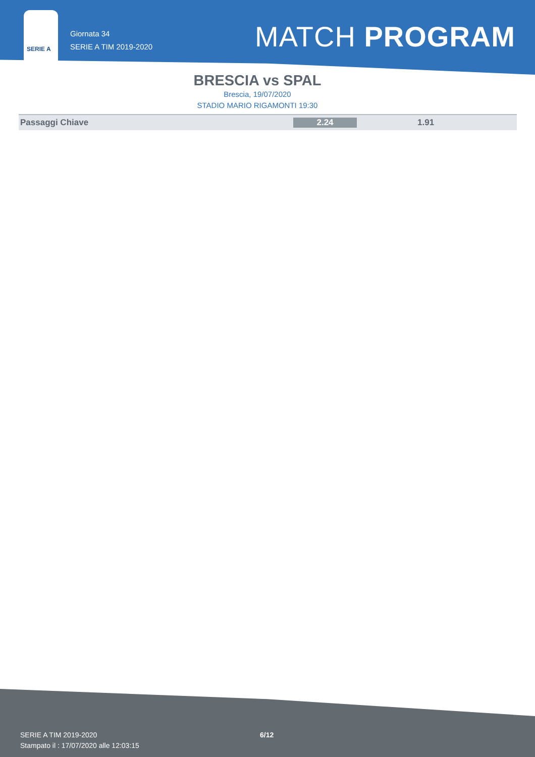SERIE A
Giornata 34
SERIE A TIM 2019-2020
MATCH PROGRAM
BRESCIA vs SPAL
Brescia, 19/07/2020
STADIO MARIO RIGAMONTI 19:30
| Passaggi Chiave | 2.24 | 1.91 |
SERIE A TIM 2019-2020
Stampato il : 17/07/2020 alle 12:03:15
6/12